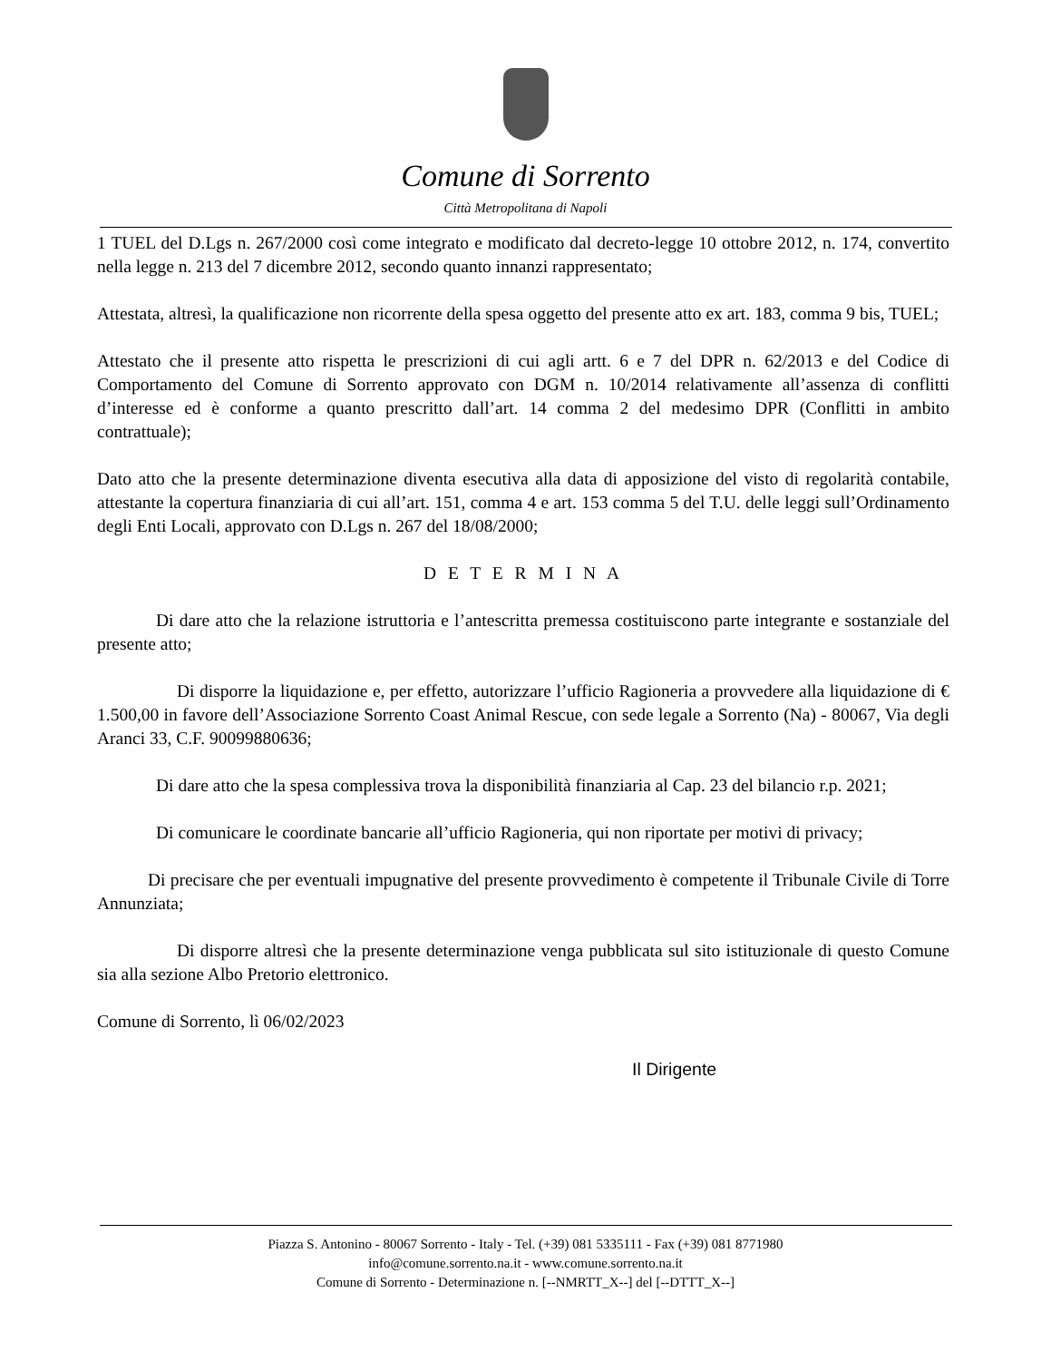Comune di Sorrento
Città Metropolitana di Napoli
1 TUEL del D.Lgs n. 267/2000 così come integrato e modificato dal decreto-legge 10 ottobre 2012, n. 174, convertito nella legge n. 213 del 7 dicembre 2012, secondo quanto innanzi rappresentato;
Attestata, altresì, la qualificazione non ricorrente della spesa oggetto del presente atto ex art. 183, comma 9 bis, TUEL;
Attestato che il presente atto rispetta le prescrizioni di cui agli artt. 6 e 7 del DPR n. 62/2013 e del Codice di Comportamento del Comune di Sorrento approvato con DGM n. 10/2014 relativamente all’assenza di conflitti d’interesse ed è conforme a quanto prescritto dall’art. 14 comma 2 del medesimo DPR (Conflitti in ambito contrattuale);
Dato atto che la presente determinazione diventa esecutiva alla data di apposizione del visto di regolarità contabile, attestante la copertura finanziaria di cui all’art. 151, comma 4 e art. 153 comma 5 del T.U. delle leggi sull’Ordinamento degli Enti Locali, approvato con D.Lgs n. 267 del 18/08/2000;
D E T E R M I N A
Di dare atto che la relazione istruttoria e l’antescritta premessa costituiscono parte integrante e sostanziale del presente atto;
Di disporre la liquidazione e, per effetto, autorizzare l’ufficio Ragioneria a provvedere alla liquidazione di € 1.500,00 in favore dell’Associazione Sorrento Coast Animal Rescue, con sede legale a Sorrento (Na) - 80067, Via degli Aranci 33, C.F. 90099880636;
Di dare atto che la spesa complessiva trova la disponibilità finanziaria al Cap. 23 del bilancio r.p. 2021;
Di comunicare le coordinate bancarie all’ufficio Ragioneria, qui non riportate per motivi di privacy;
Di precisare che per eventuali impugnative del presente provvedimento è competente il Tribunale Civile di Torre Annunziata;
Di disporre altresì che la presente determinazione venga pubblicata sul sito istituzionale di questo Comune sia alla sezione Albo Pretorio elettronico.
Comune di Sorrento, lì 06/02/2023
Il Dirigente
Piazza S. Antonino - 80067 Sorrento - Italy - Tel. (+39) 081 5335111 - Fax (+39) 081 8771980
info@comune.sorrento.na.it - www.comune.sorrento.na.it
Comune di Sorrento - Determinazione n. [--NMRTT_X--] del [--DTTT_X--]